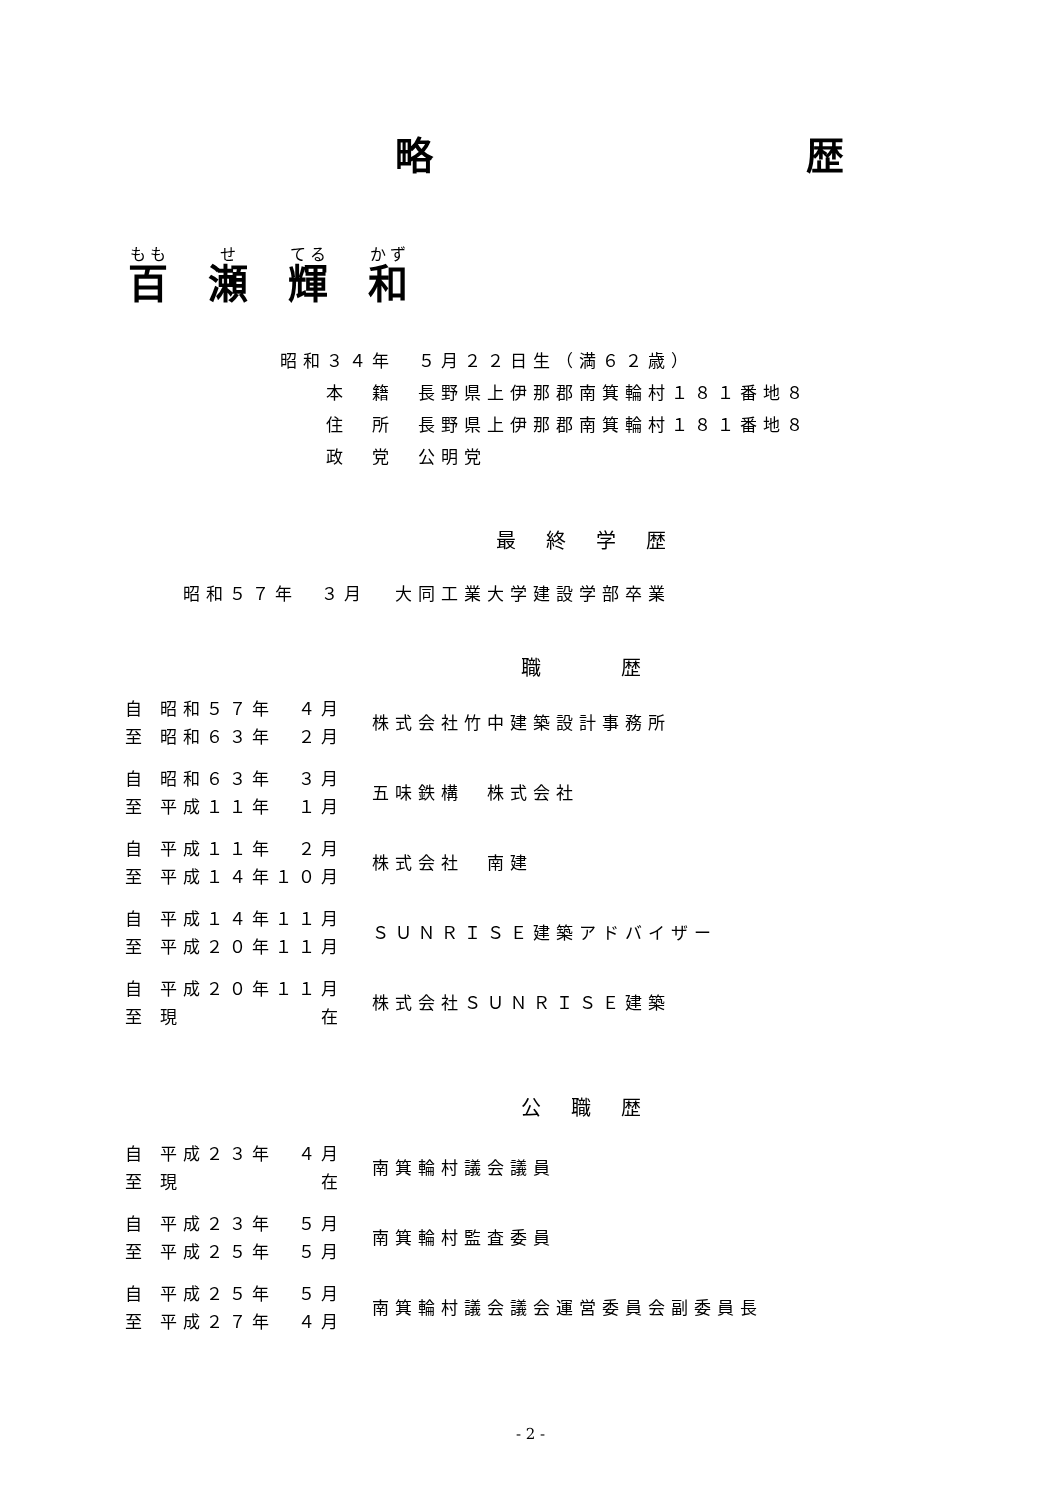略 歴
百瀬輝和
昭和３４年　５月２２日生（満６２歳）
　　本　籍　長野県上伊那郡南箕輪村１８１番地８
　　住　所　長野県上伊那郡南箕輪村１８１番地８
　　政　党　公明党
最終学歴
| | 昭和５７年 ３月 | 大同工業大学建設学部卒業 |
職　歴
| 自 至 | 昭和５７年 ４月 昭和６３年 ２月 | 株式会社竹中建築設計事務所 |
| 自 至 | 昭和６３年 ３月 平成１１年 １月 | 五味鉄構 株式会社 |
| 自 至 | 平成１１年 ２月 平成１４年１０月 | 株式会社 南建 |
| 自 至 | 平成１４年１１月 平成２０年１１月 | ＳＵＮＲＩＳＥ建築アドバイザー |
| 自 至 | 平成２０年１１月 現 在 | 株式会社ＳＵＮＲＩＳＥ建築 |
公職歴
| 自 至 | 平成２３年 ４月 現 在 | 南箕輪村議会議員 |
| 自 至 | 平成２３年 ５月 平成２５年 ５月 | 南箕輪村監査委員 |
| 自 至 | 平成２５年 ５月 平成２７年 ４月 | 南箕輪村議会議会運営委員会副委員長 |
- 2 -